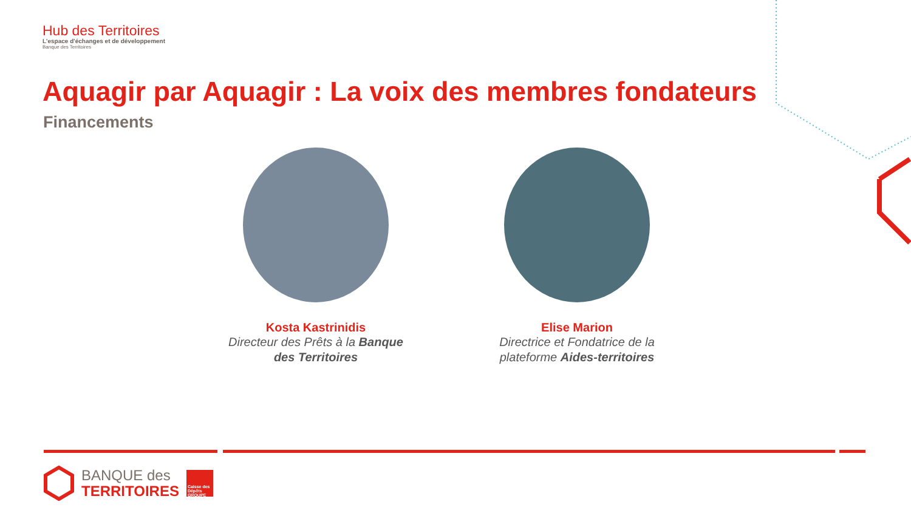Hub des Territoires
L'espace d'échanges et de développement
Banque des Territoires
Aquagir par Aquagir : La voix des membres fondateurs
Financements
Kosta Kastrinidis
Directeur des Prêts à la Banque des Territoires
Elise Marion
Directrice et Fondatrice de la plateforme Aides-territoires
BANQUE des
TERRITOIRES
Caisse des Dépôts GROUPE